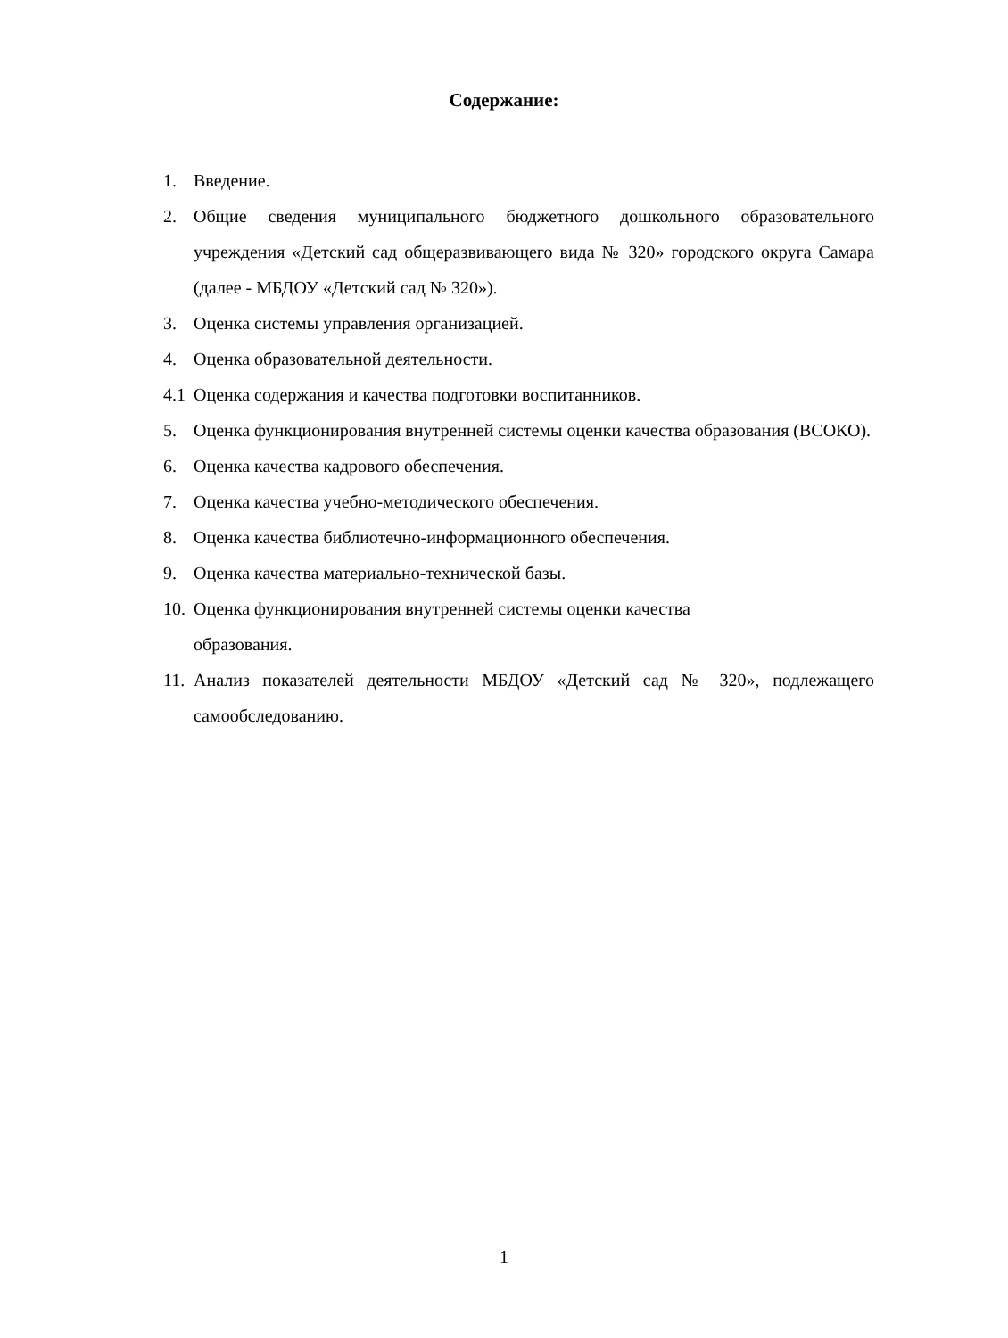Содержание:
1. Введение.
2. Общие сведения муниципального бюджетного дошкольного образовательного учреждения «Детский сад общеразвивающего вида № 320» городского округа Самара (далее - МБДОУ «Детский сад № 320»).
3. Оценка системы управления организацией.
4. Оценка образовательной деятельности.
4.1 Оценка содержания и качества подготовки воспитанников.
5. Оценка функционирования внутренней системы оценки качества образования (ВСОКО).
6. Оценка качества кадрового обеспечения.
7. Оценка качества учебно-методического обеспечения.
8. Оценка качества библиотечно-информационного обеспечения.
9. Оценка качества материально-технической базы.
10. Оценка функционирования внутренней системы оценки качества
образования.
11. Анализ показателей деятельности МБДОУ «Детский сад № 320», подлежащего самообследованию.
1